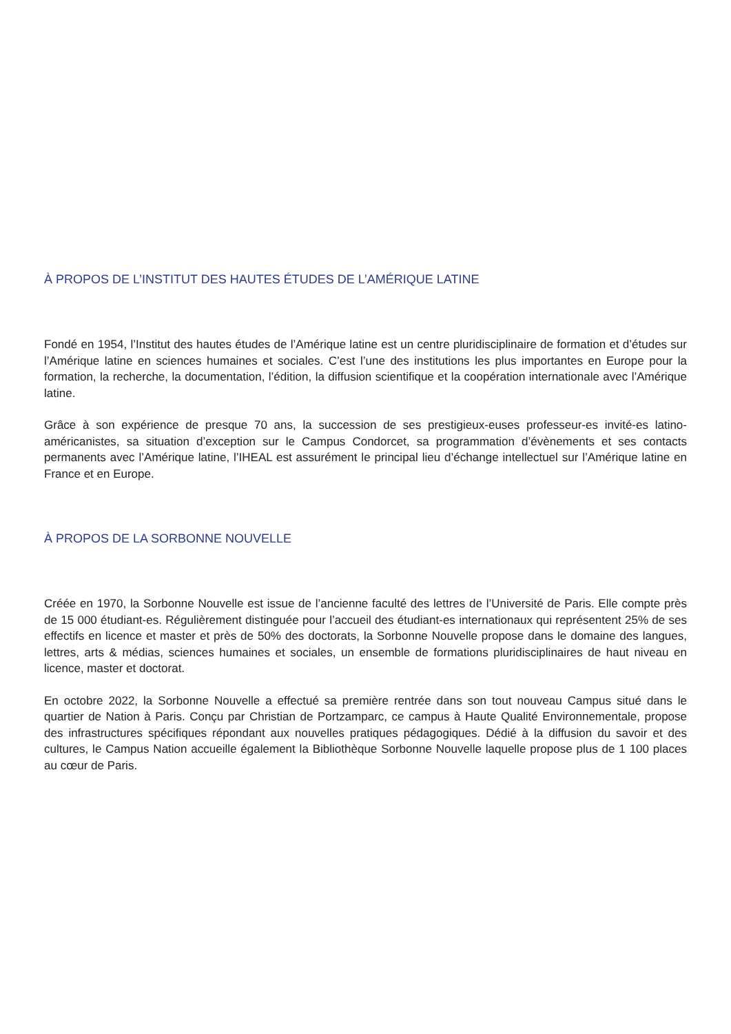À PROPOS DE L’INSTITUT DES HAUTES ÉTUDES DE L’AMÉRIQUE LATINE
Fondé en 1954, l’Institut des hautes études de l’Amérique latine est un centre pluridisciplinaire de formation et d’études sur l’Amérique latine en sciences humaines et sociales. C’est l’une des institutions les plus importantes en Europe pour la formation, la recherche, la documentation, l’édition, la diffusion scientifique et la coopération internationale avec l’Amérique latine.
Grâce à son expérience de presque 70 ans, la succession de ses prestigieux-euses professeur-es invité-es latino-américanistes, sa situation d’exception sur le Campus Condorcet, sa programmation d’évènements et ses contacts permanents avec l’Amérique latine, l’IHEAL est assurément le principal lieu d’échange intellectuel sur l’Amérique latine en France et en Europe.
À PROPOS DE LA SORBONNE NOUVELLE
Créée en 1970, la Sorbonne Nouvelle est issue de l’ancienne faculté des lettres de l’Université de Paris. Elle compte près de 15 000 étudiant-es. Régulièrement distinguée pour l’accueil des étudiant-es internationaux qui représentent 25% de ses effectifs en licence et master et près de 50% des doctorats, la Sorbonne Nouvelle propose dans le domaine des langues, lettres, arts & médias, sciences humaines et sociales, un ensemble de formations pluridisciplinaires de haut niveau en licence, master et doctorat.
En octobre 2022, la Sorbonne Nouvelle a effectué sa première rentrée dans son tout nouveau Campus situé dans le quartier de Nation à Paris. Conçu par Christian de Portzamparc, ce campus à Haute Qualité Environnementale, propose des infrastructures spécifiques répondant aux nouvelles pratiques pédagogiques. Dédié à la diffusion du savoir et des cultures, le Campus Nation accueille également la Bibliothèque Sorbonne Nouvelle laquelle propose plus de 1 100 places au cœur de Paris.